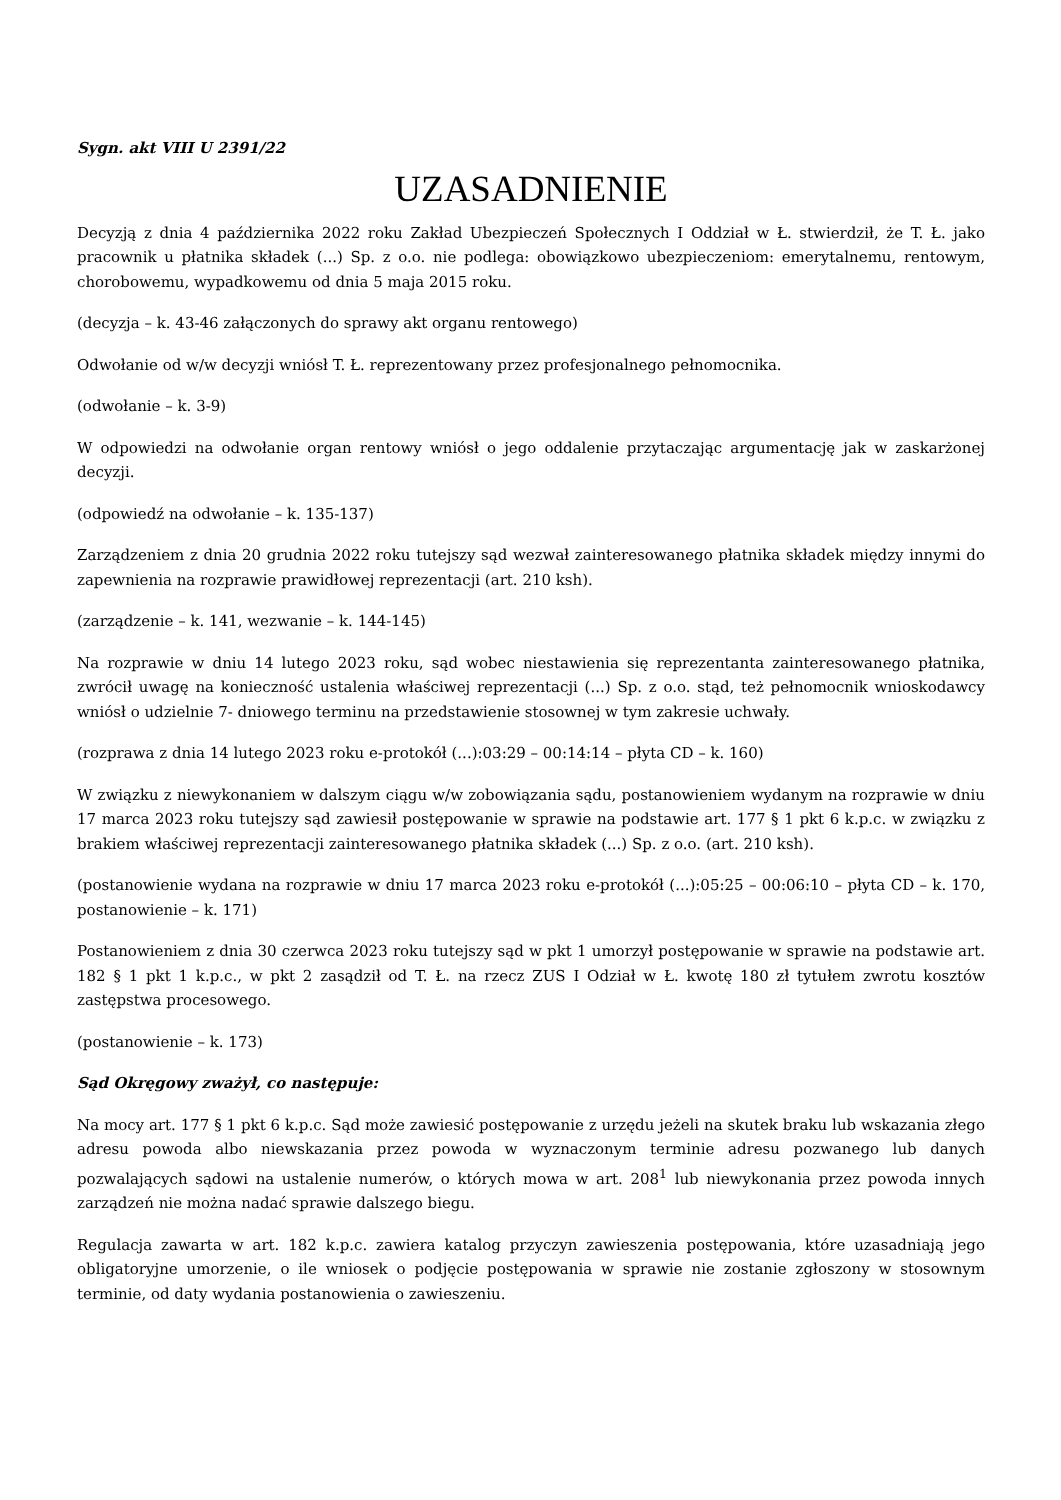Sygn. akt VIII U 2391/22
UZASADNIENIE
Decyzją z dnia 4 października 2022 roku Zakład Ubezpieczeń Społecznych I Oddział w Ł. stwierdził, że T. Ł. jako pracownik u płatnika składek (...) Sp. z o.o. nie podlega: obowiązkowo ubezpieczeniom: emerytalnemu, rentowym, chorobowemu, wypadkowemu od dnia 5 maja 2015 roku.
(decyzja – k. 43-46 załączonych do sprawy akt organu rentowego)
Odwołanie od w/w decyzji wniósł T. Ł. reprezentowany przez profesjonalnego pełnomocnika.
(odwołanie – k. 3-9)
W odpowiedzi na odwołanie organ rentowy wniósł o jego oddalenie przytaczając argumentację jak w zaskarżonej decyzji.
(odpowiedź na odwołanie – k. 135-137)
Zarządzeniem z dnia 20 grudnia 2022 roku tutejszy sąd wezwał zainteresowanego płatnika składek między innymi do zapewnienia na rozprawie prawidłowej reprezentacji (art. 210 ksh).
(zarządzenie – k. 141, wezwanie – k. 144-145)
Na rozprawie w dniu 14 lutego 2023 roku, sąd wobec niestawienia się reprezentanta zainteresowanego płatnika, zwrócił uwagę na konieczność ustalenia właściwej reprezentacji (...) Sp. z o.o. stąd, też pełnomocnik wnioskodawcy wniósł o udzielnie 7- dniowego terminu na przedstawienie stosownej w tym zakresie uchwały.
(rozprawa z dnia 14 lutego 2023 roku e-protokół (...):03:29 – 00:14:14 – płyta CD – k. 160)
W związku z niewykonaniem w dalszym ciągu w/w zobowiązania sądu, postanowieniem wydanym na rozprawie w dniu 17 marca 2023 roku tutejszy sąd zawiesił postępowanie w sprawie na podstawie art. 177 § 1 pkt 6 k.p.c. w związku z brakiem właściwej reprezentacji zainteresowanego płatnika składek (...) Sp. z o.o. (art. 210 ksh).
(postanowienie wydana na rozprawie w dniu 17 marca 2023 roku e-protokół (...):05:25 – 00:06:10 – płyta CD – k. 170, postanowienie – k. 171)
Postanowieniem z dnia 30 czerwca 2023 roku tutejszy sąd w pkt 1 umorzył postępowanie w sprawie na podstawie art. 182 § 1 pkt 1 k.p.c., w pkt 2 zasądził od T. Ł. na rzecz ZUS I Odział w Ł. kwotę 180 zł tytułem zwrotu kosztów zastępstwa procesowego.
(postanowienie – k. 173)
Sąd Okręgowy zważył, co następuje:
Na mocy art. 177 § 1 pkt 6 k.p.c. Sąd może zawiesić postępowanie z urzędu jeżeli na skutek braku lub wskazania złego adresu powoda albo niewskazania przez powoda w wyznaczonym terminie adresu pozwanego lub danych pozwalających sądowi na ustalenie numerów, o których mowa w art. 208<sup>1</sup> lub niewykonania przez powoda innych zarządzeń nie można nadać sprawie dalszego biegu.
Regulacja zawarta w art. 182 k.p.c. zawiera katalog przyczyn zawieszenia postępowania, które uzasadniają jego obligatoryjne umorzenie, o ile wniosek o podjęcie postępowania w sprawie nie zostanie zgłoszony w stosownym terminie, od daty wydania postanowienia o zawieszeniu.